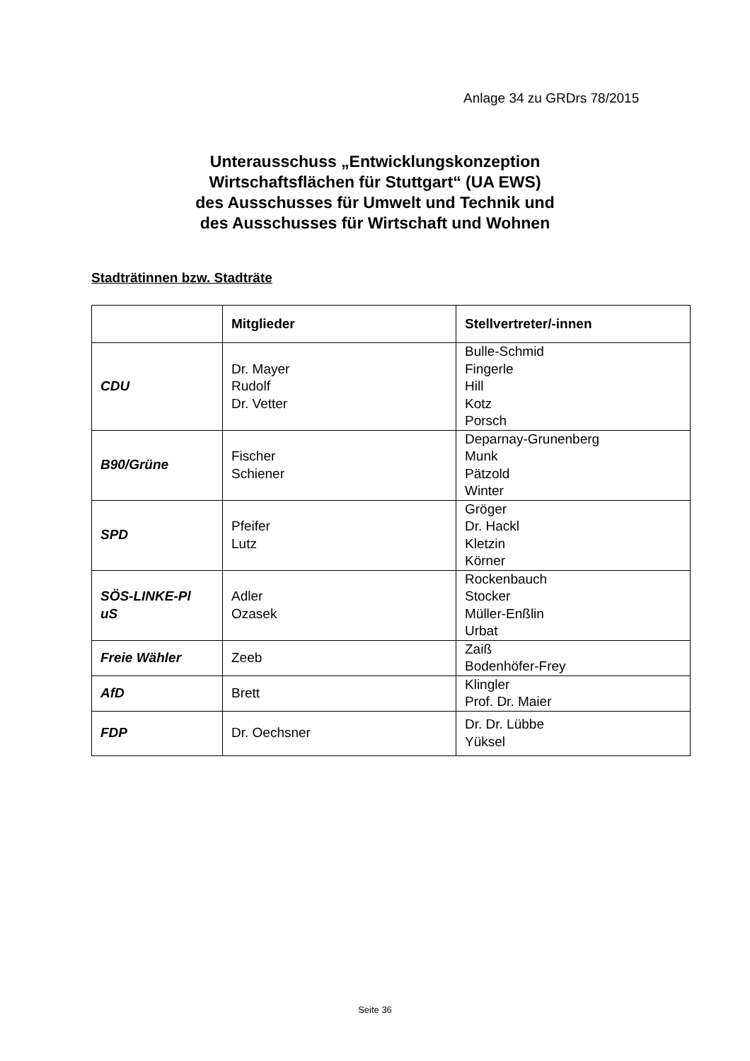Anlage 34 zu GRDrs 78/2015
Unterausschuss „Entwicklungskonzeption
Wirtschaftsflächen für Stuttgart“ (UA EWS)
des Ausschusses für Umwelt und Technik und
des Ausschusses für Wirtschaft und Wohnen
Stadträtinnen bzw. Stadträte
| | Mitglieder | Stellvertreter/-innen |
| --- | --- | --- |
| CDU | Dr. Mayer Rudolf Dr. Vetter | Bulle-Schmid Fingerle Hill Kotz Porsch |
| B90/Grüne | Fischer Schiener | Deparnay-Grunenberg Munk Pätzold Winter |
| SPD | Pfeifer Lutz | Gröger Dr. Hackl Kletzin Körner |
| SÖS-LINKE-Pl uS | Adler Ozasek | Rockenbauch Stocker Müller-Enßlin Urbat |
| Freie Wähler | Zeeb | Zaiß Bodenhöfer-Frey |
| AfD | Brett | Klingler Prof. Dr. Maier |
| FDP | Dr. Oechsner | Dr. Dr. Lübbe Yüksel |
Seite 36